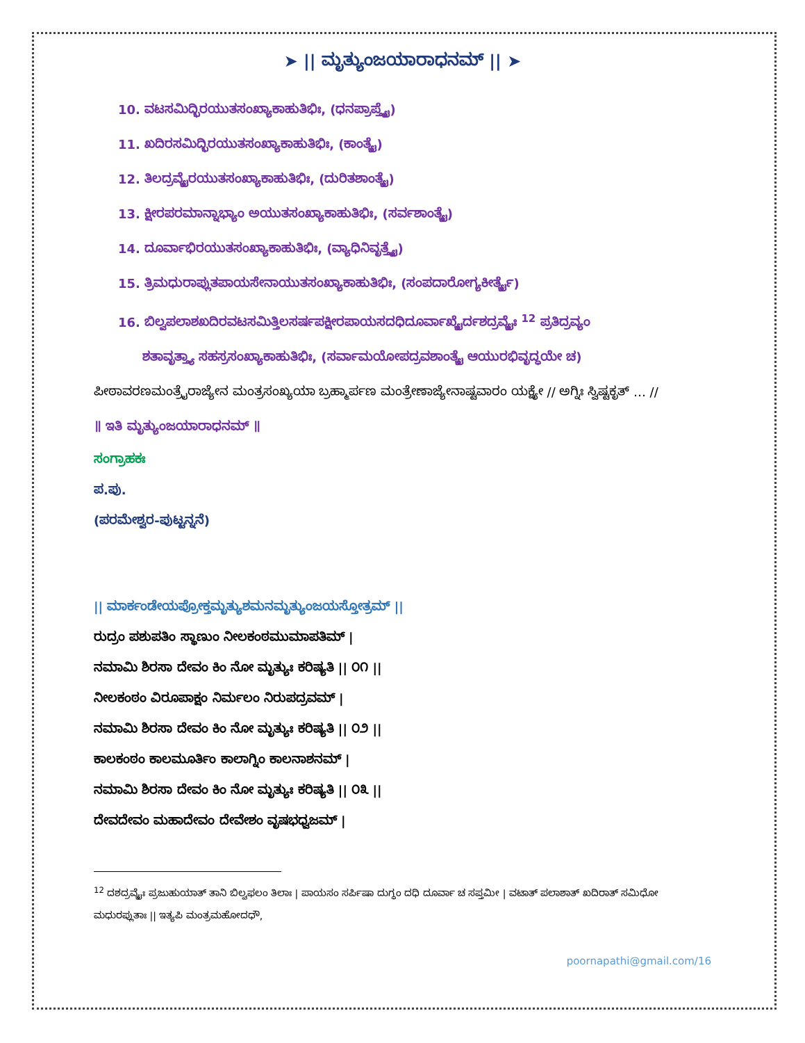➤ || ಮೃತ್ಯುಂಜಯಾರಾಧನಮ್ || ➤
10. ವಟಸಮಿದ್ಭಿರಯುತಸಂಖ್ಯಾಕಾಹುತಿಭಿಃ, (ಧನಪ್ರಾಪ್ತ್ಯೈ)
11. ಖದಿರಸಮಿದ್ಭಿರಯುತಸಂಖ್ಯಾಕಾಹುತಿಭಿಃ, (ಕಾಂತ್ಯೈ)
12. ತಿಲದ್ರವ್ಯೈರಯುತಸಂಖ್ಯಾಕಾಹುತಿಭಿಃ, (ದುರಿತಶಾಂತ್ಯೈ)
13. ಕ್ಷೀರಪರಮಾನ್ನಾಭ್ಯಾಂ ಅಯುತಸಂಖ್ಯಾಕಾಹುತಿಭಿಃ, (ಸರ್ವಶಾಂತ್ಯೈ)
14. ದೂರ್ವಾಭಿರಯುತಸಂಖ್ಯಾಕಾಹುತಿಭಿಃ, (ವ್ಯಾಧಿನಿವೃತ್ತ್ಯೈ)
15. ತ್ರಿಮಧುರಾಪ್ಲುತಪಾಯಸೇನಾಯುತಸಂಖ್ಯಾಕಾಹುತಿಭಿಃ, (ಸಂಪದಾರೋಗ್ಯಕೀರ್ತ್ಯೈ)
16. ಬಿಲ್ವಪಲಾಶಖದಿರವಟಸಮಿತ್ತಿಲಸರ್ಷಪಕ್ಷೀರಪಾಯಸದಧಿದೂರ್ವಾಖ್ಯೈರ್ದಶದ್ರವ್ಯೈಃ <sup>12</sup> ಪ್ರತಿದ್ರವ್ಯಂ
ಶತಾವೃತ್ತ್ಯಾ ಸಹಸ್ರಸಂಖ್ಯಾಕಾಹುತಿಭಿಃ, (ಸರ್ವಾಮಯೋಪದ್ರವಶಾಂತ್ಯೈ ಆಯುರಭಿವೃದ್ಧಯೇ ಚ)
ಪೀಠಾವರಣಮಂತ್ರೈರಾಜ್ಯೇನ ಮಂತ್ರಸಂಖ್ಯಯಾ ಬ್ರಹ್ಮಾರ್ಪಣ ಮಂತ್ರೇಣಾಜ್ಯೇನಾಷ್ಟವಾರಂ ಯಕ್ಷ್ಯೇ // ಅಗ್ನಿಃ ಸ್ವಿಷ್ಟಕೃತ್ … //
॥ ಇತಿ ಮೃತ್ಯುಂಜಯಾರಾಧನಮ್ ॥
ಸಂಗ್ರಾಹಕಃ
ಪ.ಪು.
(ಪರಮೇಶ್ವರ-ಪುಟ್ಟನ್ನನೆ)
|| ಮಾರ್ಕಂಡೇಯಪ್ರೋಕ್ತಮೃತ್ಯುಶಮನಮೃತ್ಯುಂಜಯಸ್ತೋತ್ರಮ್ ||
ರುದ್ರಂ ಪಶುಪತಿಂ ಸ್ಥಾಣುಂ ನೀಲಕಂಠಮುಮಾಪತಿಮ್ |
ನಮಾಮಿ ಶಿರಸಾ ದೇವಂ ಕಿಂ ನೋ ಮೃತ್ಯುಃ ಕರಿಷ್ಯತಿ || ೦೧ ||
ನೀಲಕಂಠಂ ವಿರೂಪಾಕ್ಷಂ ನಿರ್ಮಲಂ ನಿರುಪದ್ರವಮ್ |
ನಮಾಮಿ ಶಿರಸಾ ದೇವಂ ಕಿಂ ನೋ ಮೃತ್ಯುಃ ಕರಿಷ್ಯತಿ || ೦೨ ||
ಕಾಲಕಂಠಂ ಕಾಲಮೂರ್ತಿಂ ಕಾಲಾಗ್ನಿಂ ಕಾಲನಾಶನಮ್ |
ನಮಾಮಿ ಶಿರಸಾ ದೇವಂ ಕಿಂ ನೋ ಮೃತ್ಯುಃ ಕರಿಷ್ಯತಿ || ೦೩ ||
ದೇವದೇವಂ ಮಹಾದೇವಂ ದೇವೇಶಂ ವೃಷಭಧ್ವಜಮ್ |
<sup>12</sup> ದಶದ್ರವ್ಯೈಃ ಪ್ರಜುಹುಯಾತ್ ತಾನಿ ಬಿಲ್ವಫಲಂ ತಿಲಾಃ | ಪಾಯಸಂ ಸರ್ಪಿಷಾ ದುಗ್ಧಂ ದಧಿ ದೂರ್ವಾ ಚ ಸಪ್ತಮೀ | ವಟಾತ್ ಪಲಾಶಾತ್ ಖದಿರಾತ್ ಸಮಿಧೋ ಮಧುರಪ್ಲುತಾಃ || ಇತ್ಯಪಿ ಮಂತ್ರಮಹೋದಧೌ,
poornapathi@gmail.com/16